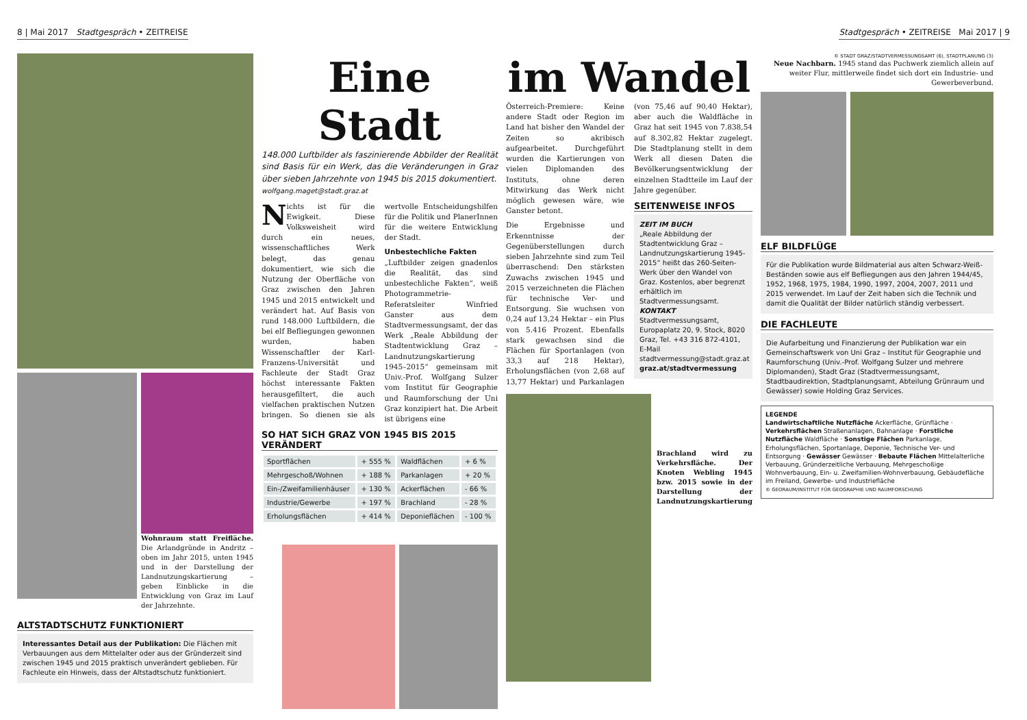8 | Mai 2017 Stadtgespräch • ZEITREISE Stadtgespräch • ZEITREISE Mai 2017 | 9
Wohnraum statt Freifläche. Die Arlandgründe in Andritz – oben im Jahr 2015, unten 1945 und in der Darstellung der Landnutzungskartierung – geben Einblicke in die Entwicklung von Graz im Lauf der Jahrzehnte.
ALTSTADTSCHUTZ FUNKTIONIERT
Interessantes Detail aus der Publikation: Die Flächen mit Verbauungen aus dem Mittelalter oder aus der Gründerzeit sind zwischen 1945 und 2015 praktisch unverändert geblieben. Für Fachleute ein Hinweis, dass der Altstadtschutz funktioniert.
Eine Stadt
148.000 Luftbilder als faszinierende Abbilder der Realität sind Basis für ein Werk, das die Veränderungen in Graz über sieben Jahrzehnte von 1945 bis 2015 dokumentiert.
wolfgang.maget@stadt.graz.at
Nichts ist für die Ewigkeit. Diese Volksweisheit wird durch ein neues, wissenschaftliches Werk belegt, das genau dokumentiert, wie sich die Nutzung der Oberfläche von Graz zwischen den Jahren 1945 und 2015 entwickelt und verändert hat. Auf Basis von rund 148.000 Luftbildern, die bei elf Befliegungen gewonnen wurden, haben Wissenschaftler der Karl-Franzens-Universität und Fachleute der Stadt Graz höchst interessante Fakten herausgefiltert, die auch vielfachen praktischen Nutzen bringen. So dienen sie als wertvolle Entscheidungshilfen für die Politik und PlanerInnen für die weitere Entwicklung der Stadt.
Unbestechliche Fakten
„Luftbilder zeigen gnadenlos die Realität, das sind unbestechliche Fakten“, weiß Photogrammetrie-Referatsleiter Winfried Ganster aus dem Stadtvermessungsamt, der das Werk „Reale Abbildung der Stadtentwicklung Graz – Landnutzungskartierung 1945–2015“ gemeinsam mit Univ.-Prof. Wolfgang Sulzer vom Institut für Geographie und Raumforschung der Uni Graz konzipiert hat. Die Arbeit ist übrigens eine
SO HAT SICH GRAZ VON 1945 BIS 2015 VERÄNDERT
| Sportflächen | + 555 % | Waldflächen | + 6 % |
| Mehrgeschoß/Wohnen | + 188 % | Parkanlagen | + 20 % |
| Ein-/Zweifamilienhäuser | + 130 % | Ackerflächen | - 66 % |
| Industrie/Gewerbe | + 197 % | Brachland | - 28 % |
| Erholungsflächen | + 414 % | Deponieflächen | - 100 % |
im Wandel
Österreich-Premiere: Keine andere Stadt oder Region im Land hat bisher den Wandel der Zeiten so akribisch aufgearbeitet. Durchgeführt wurden die Kartierungen von vielen Diplomanden des Instituts, ohne deren Mitwirkung das Werk nicht möglich gewesen wäre, wie Ganster betont.
Die Ergebnisse und Erkenntnisse der Gegenüberstellungen durch sieben Jahrzehnte sind zum Teil überraschend: Den stärksten Zuwachs zwischen 1945 und 2015 verzeichneten die Flächen für technische Ver- und Entsorgung. Sie wuchsen von 0,24 auf 13,24 Hektar – ein Plus von 5.416 Prozent. Ebenfalls stark gewachsen sind die Flächen für Sportanlagen (von 33,3 auf 218 Hektar), Erholungsflächen (von 2,68 auf 13,77 Hektar) und Parkanlagen (von 75,46 auf 90,40 Hektar), aber auch die Waldfläche in Graz hat seit 1945 von 7.838,54 auf 8.302,82 Hektar zugelegt. Die Stadtplanung stellt in dem Werk all diesen Daten die Bevölkerungsentwicklung der einzelnen Stadtteile im Lauf der Jahre gegenüber.
SEITENWEISE INFOS
ZEIT IM BUCH
„Reale Abbildung der Stadtentwicklung Graz – Landnutzungskartierung 1945-2015“ heißt das 260-Seiten-Werk über den Wandel von Graz. Kostenlos, aber begrenzt erhältlich im Stadtvermessungsamt.
KONTAKT
Stadtvermessungsamt, Europaplatz 20, 9. Stock, 8020 Graz, Tel. +43 316 872-4101, E-Mail stadtvermessung@stadt.graz.at
graz.at/stadtvermessung
Brachland wird zu Verkehrsfläche. Der Knoten Webling 1945 bzw. 2015 sowie in der Darstellung der Landnutzungskartierung
© STADT GRAZ/STADTVERMESSUNGSAMT (6), STADTPLANUNG (3)
Neue Nachbarn. 1945 stand das Puchwerk ziemlich allein auf weiter Flur, mittlerweile findet sich dort ein Industrie- und Gewerbeverbund.
ELF BILDFLÜGE
Für die Publikation wurde Bildmaterial aus alten Schwarz-Weiß-Beständen sowie aus elf Befliegungen aus den Jahren 1944/45, 1952, 1968, 1975, 1984, 1990, 1997, 2004, 2007, 2011 und 2015 verwendet. Im Lauf der Zeit haben sich die Technik und damit die Qualität der Bilder natürlich ständig verbessert.
DIE FACHLEUTE
Die Aufarbeitung und Finanzierung der Publikation war ein Gemeinschaftswerk von Uni Graz – Institut für Geographie und Raumforschung (Univ.-Prof. Wolfgang Sulzer und mehrere Diplomanden), Stadt Graz (Stadtvermessungsamt, Stadtbaudirektion, Stadtplanungsamt, Abteilung Grünraum und Gewässer) sowie Holding Graz Services.
LEGENDE
Landwirtschaftliche Nutzfläche Ackerfläche, Grünfläche · Verkehrsflächen Straßenanlagen, Bahnanlage · Forstliche Nutzfläche Waldfläche · Sonstige Flächen Parkanlage, Erholungsflächen, Sportanlage, Deponie, Technische Ver- und Entsorgung · Gewässer Gewässer · Bebaute Flächen Mittelalterliche Verbauung, Gründerzeitliche Verbauung, Mehrgeschoßige Wohnverbauung, Ein- u. Zweifamilien-Wohnverbauung, Gebäudefläche im Freiland, Gewerbe- und Industriefläche
© GEORAUM/INSTITUT FÜR GEOGRAPHIE UND RAUMFORSCHUNG